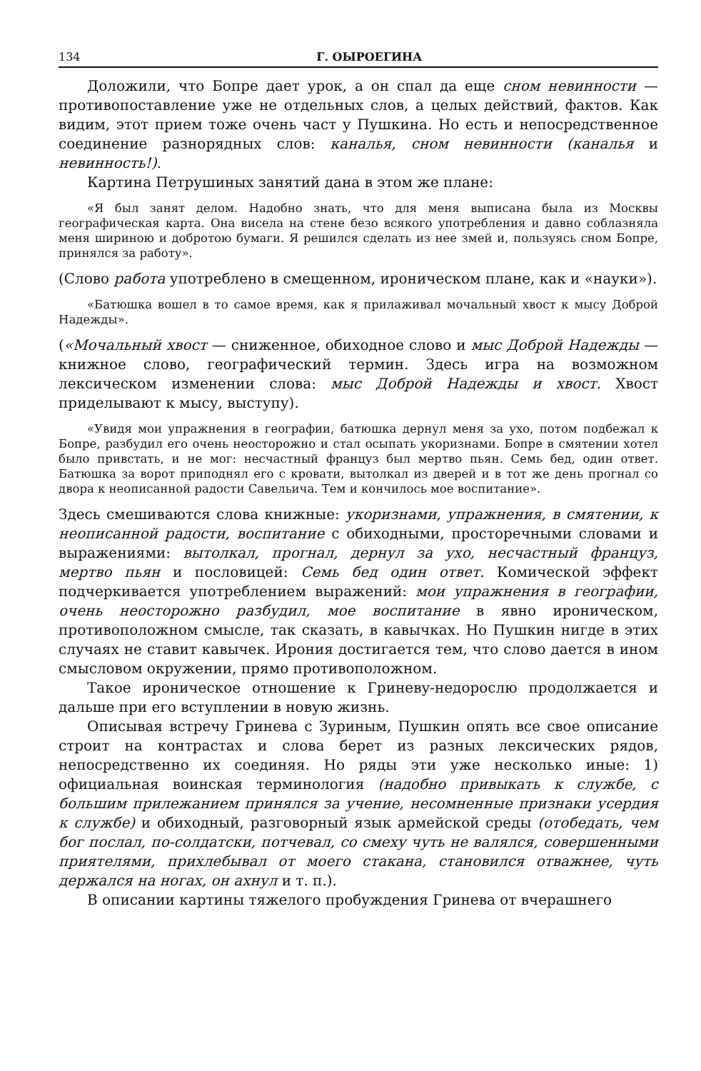134 Г. ОЫРОЕГИНА
Доложили, что Бопре дает урок, а он спал да еще сном невинности — противопоставление уже не отдельных слов, а целых действий, фактов. Как видим, этот прием тоже очень част у Пушкина. Но есть и непосредственное соединение разнорядных слов: каналья, сном невинности (каналья и невинность!).
Картина Петрушиных занятий дана в этом же плане:
«Я был занят делом. Надобно знать, что для меня выписана была из Москвы географическая карта. Она висела на стене безо всякого употребления и давно соблазняла меня шириною и добротою бумаги. Я решился сделать из нее змей и, пользуясь сном Бопре, принялся за работу».
(Слово работа употреблено в смещенном, ироническом плане, как и «науки»).
«Батюшка вошел в то самое время, как я прилаживал мочальный хвост к мысу Доброй Надежды».
(«Мочальный хвост — сниженное, обиходное слово и мыс Доброй Надежды — книжное слово, географический термин. Здесь игра на возможном лексическом изменении слова: мыс Доброй Надежды и хвост. Хвост приделывают к мысу, выступу).
«Увидя мои упражнения в географии, батюшка дернул меня за ухо, потом подбежал к Бопре, разбудил его очень неосторожно и стал осыпать укоризнами. Бопре в смятении хотел было привстать, и не мог: несчастный француз был мертво пьян. Семь бед, один ответ. Батюшка за ворот приподнял его с кровати, вытолкал из дверей и в тот же день прогнал со двора к неописанной радости Савельича. Тем и кончилось мое воспитание».
Здесь смешиваются слова книжные: укоризнами, упражнения, в смятении, к неописанной радости, воспитание с обиходными, просторечными словами и выражениями: вытолкал, прогнал, дернул за ухо, несчастный француз, мертво пьян и пословицей: Семь бед один ответ. Комической эффект подчеркивается употреблением выражений: мои упражнения в географии, очень неосторожно разбудил, мое воспитание в явно ироническом, противоположном смысле, так сказать, в кавычках. Но Пушкин нигде в этих случаях не ставит кавычек. Ирония достигается тем, что слово дается в ином смысловом окружении, прямо противоположном.
Такое ироническое отношение к Гриневу-недорослю продолжается и дальше при его вступлении в новую жизнь.
Описывая встречу Гринева с Зуриным, Пушкин опять все свое описание строит на контрастах и слова берет из разных лексических рядов, непосредственно их соединяя. Но ряды эти уже несколько иные: 1) официальная воинская терминология (надобно привыкать к службе, с большим прилежанием принялся за учение, несомненные признаки усердия к службе) и обиходный, разговорный язык армейской среды (отобедать, чем бог послал, по-солдатски, потчевал, со смеху чуть не валялся, совершенными приятелями, прихлебывал от моего стакана, становился отважнее, чуть держался на ногах, он ахнул и т. п.).
В описании картины тяжелого пробуждения Гринева от вчерашнего